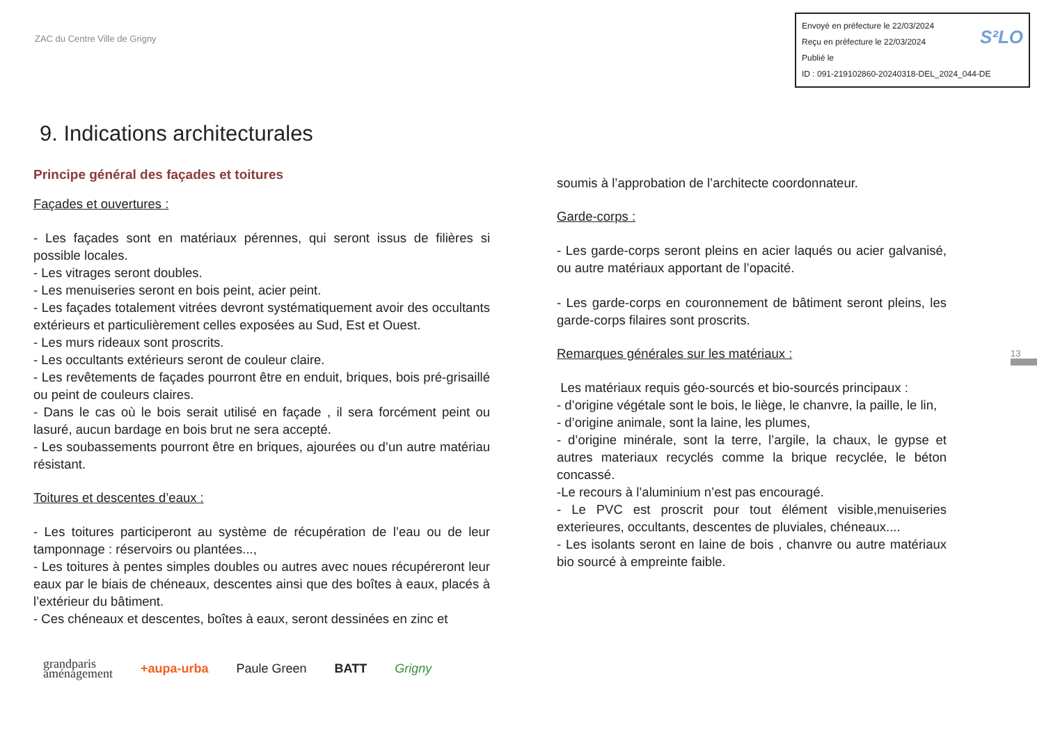ZAC du Centre Ville de Grigny
Envoyé en préfecture le 22/03/2024
Reçu en préfecture le 22/03/2024
Publié le S²LO
ID : 091-219102860-20240318-DEL_2024_044-DE
9. Indications architecturales
Principe général des façades et toitures
Façades et ouvertures :
- Les façades sont en matériaux pérennes, qui seront issus de filières si possible locales.
- Les vitrages seront doubles.
- Les menuiseries seront en bois peint, acier peint.
- Les façades totalement vitrées devront systématiquement avoir des occultants extérieurs et particulièrement celles exposées au Sud, Est et Ouest.
- Les murs rideaux sont proscrits.
- Les occultants extérieurs seront de couleur claire.
- Les revêtements de façades pourront être en enduit, briques, bois pré-grisaillé ou peint de couleurs claires.
- Dans le cas où le bois serait utilisé en façade , il sera forcément peint ou lasuré, aucun bardage en bois brut ne sera accepté.
- Les soubassements pourront être en briques, ajourées ou d’un autre matériau résistant.
Toitures et descentes d’eaux :
- Les toitures participeront au système de récupération de l’eau ou de leur tamponnage : réservoirs ou plantées...,
- Les toitures à pentes simples doubles ou autres avec noues récupéreront leur eaux par le biais de chéneaux, descentes ainsi que des boîtes à eaux, placés à l’extérieur du bâtiment.
- Ces chéneaux et descentes, boîtes à eaux, seront dessinées en zinc et
soumis à l’approbation de l’architecte coordonnateur.
Garde-corps :
- Les garde-corps seront pleins en acier laqués ou acier galvanisé, ou autre matériaux apportant de l’opacité.
- Les garde-corps en couronnement de bâtiment seront pleins, les garde-corps filaires sont proscrits.
Remarques générales sur les matériaux :
Les matériaux requis géo-sourcés et bio-sourcés principaux :
- d’origine végétale sont le bois, le liège, le chanvre, la paille, le lin,
- d’origine animale, sont la laine, les plumes,
- d’origine minérale, sont la terre, l’argile, la chaux, le gypse et autres materiaux recyclés comme la brique recyclée, le béton concassé.
-Le recours à l’aluminium n’est pas encouragé.
- Le PVC est proscrit pour tout élément visible,menuiseries exterieures, occultants, descentes de pluviales, chéneaux....
- Les isolants seront en laine de bois , chanvre ou autre matériaux bio sourcé à empreinte faible.
13
grandparis
aménagement +aupa-urba Paule Green BATT Grigny